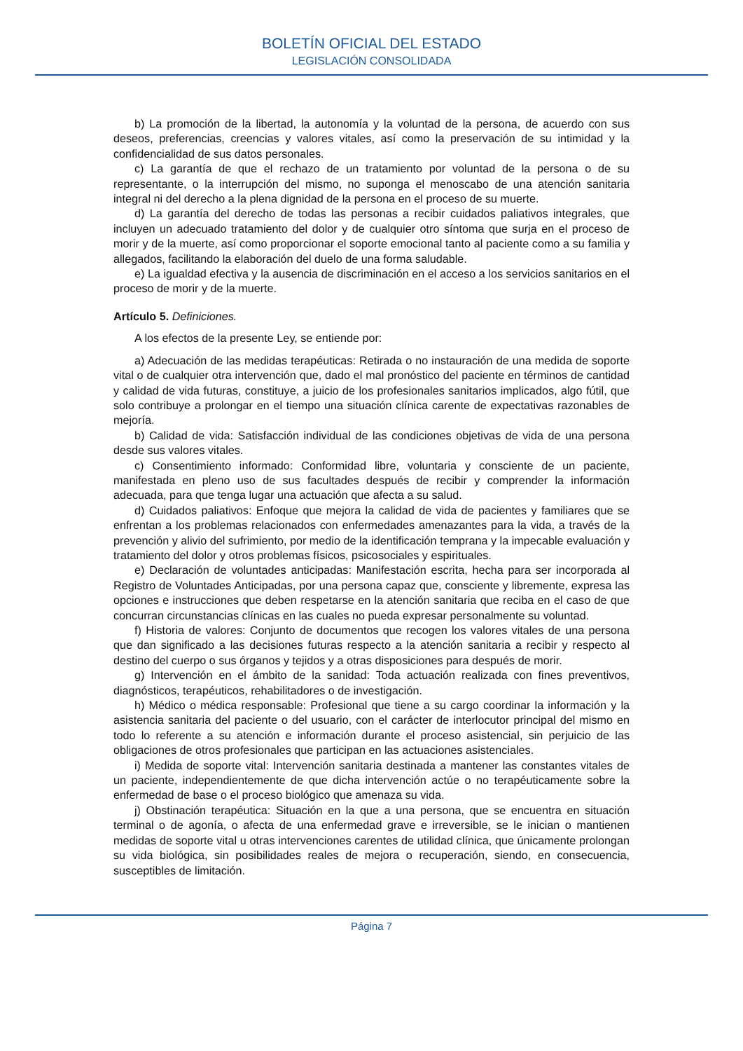BOLETÍN OFICIAL DEL ESTADO
LEGISLACIÓN CONSOLIDADA
b) La promoción de la libertad, la autonomía y la voluntad de la persona, de acuerdo con sus deseos, preferencias, creencias y valores vitales, así como la preservación de su intimidad y la confidencialidad de sus datos personales.
c) La garantía de que el rechazo de un tratamiento por voluntad de la persona o de su representante, o la interrupción del mismo, no suponga el menoscabo de una atención sanitaria integral ni del derecho a la plena dignidad de la persona en el proceso de su muerte.
d) La garantía del derecho de todas las personas a recibir cuidados paliativos integrales, que incluyen un adecuado tratamiento del dolor y de cualquier otro síntoma que surja en el proceso de morir y de la muerte, así como proporcionar el soporte emocional tanto al paciente como a su familia y allegados, facilitando la elaboración del duelo de una forma saludable.
e) La igualdad efectiva y la ausencia de discriminación en el acceso a los servicios sanitarios en el proceso de morir y de la muerte.
Artículo 5. Definiciones.
A los efectos de la presente Ley, se entiende por:
a) Adecuación de las medidas terapéuticas: Retirada o no instauración de una medida de soporte vital o de cualquier otra intervención que, dado el mal pronóstico del paciente en términos de cantidad y calidad de vida futuras, constituye, a juicio de los profesionales sanitarios implicados, algo fútil, que solo contribuye a prolongar en el tiempo una situación clínica carente de expectativas razonables de mejoría.
b) Calidad de vida: Satisfacción individual de las condiciones objetivas de vida de una persona desde sus valores vitales.
c) Consentimiento informado: Conformidad libre, voluntaria y consciente de un paciente, manifestada en pleno uso de sus facultades después de recibir y comprender la información adecuada, para que tenga lugar una actuación que afecta a su salud.
d) Cuidados paliativos: Enfoque que mejora la calidad de vida de pacientes y familiares que se enfrentan a los problemas relacionados con enfermedades amenazantes para la vida, a través de la prevención y alivio del sufrimiento, por medio de la identificación temprana y la impecable evaluación y tratamiento del dolor y otros problemas físicos, psicosociales y espirituales.
e) Declaración de voluntades anticipadas: Manifestación escrita, hecha para ser incorporada al Registro de Voluntades Anticipadas, por una persona capaz que, consciente y libremente, expresa las opciones e instrucciones que deben respetarse en la atención sanitaria que reciba en el caso de que concurran circunstancias clínicas en las cuales no pueda expresar personalmente su voluntad.
f) Historia de valores: Conjunto de documentos que recogen los valores vitales de una persona que dan significado a las decisiones futuras respecto a la atención sanitaria a recibir y respecto al destino del cuerpo o sus órganos y tejidos y a otras disposiciones para después de morir.
g) Intervención en el ámbito de la sanidad: Toda actuación realizada con fines preventivos, diagnósticos, terapéuticos, rehabilitadores o de investigación.
h) Médico o médica responsable: Profesional que tiene a su cargo coordinar la información y la asistencia sanitaria del paciente o del usuario, con el carácter de interlocutor principal del mismo en todo lo referente a su atención e información durante el proceso asistencial, sin perjuicio de las obligaciones de otros profesionales que participan en las actuaciones asistenciales.
i) Medida de soporte vital: Intervención sanitaria destinada a mantener las constantes vitales de un paciente, independientemente de que dicha intervención actúe o no terapéuticamente sobre la enfermedad de base o el proceso biológico que amenaza su vida.
j) Obstinación terapéutica: Situación en la que a una persona, que se encuentra en situación terminal o de agonía, o afecta de una enfermedad grave e irreversible, se le inician o mantienen medidas de soporte vital u otras intervenciones carentes de utilidad clínica, que únicamente prolongan su vida biológica, sin posibilidades reales de mejora o recuperación, siendo, en consecuencia, susceptibles de limitación.
Página 7